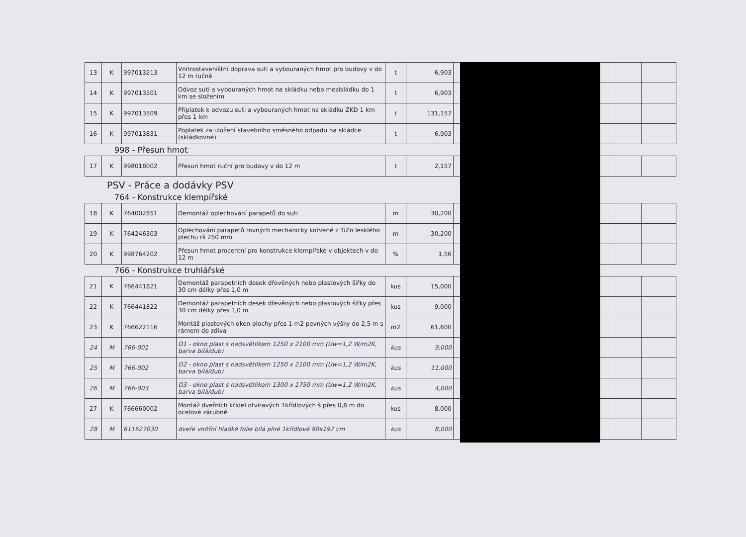| 13 | K | 997013213 | Vnitrostaveništní doprava suti a vybouraných hmot pro budovy v do 12 m ručně | t | 6,903 | | | |
| 14 | K | 997013501 | Odvoz suti a vybouraných hmot na skládku nebo mezisládku do 1 km se složením | t | 6,903 | | | |
| 15 | K | 997013509 | Příplatek k odvozu suti a vybouraných hmot na skládku ZKD 1 km přes 1 km | t | 131,157 | | | |
| 16 | K | 997013831 | Poplatek za uložení stavebního směsného odpadu na skládce (skládkovné) | t | 6,903 | | | |
998 - Přesun hmot
| 17 | K | 998018002 | Přesun hmot ruční pro budovy v do 12 m | t | 2,157 | | | |
PSV - Práce a dodávky PSV
764 - Konstrukce klempířské
| 18 | K | 764002851 | Demontáž oplechování parapetů do suti | m | 30,200 | | | |
| 19 | K | 764246303 | Oplechování parapetů rovných mechanicky kotvené z TiZn lesklého plechu rš 250 mm | m | 30,200 | | | |
| 20 | K | 998764202 | Přesun hmot procentní pro konstrukce klempířské v objektech v do 12 m | % | 1,56 | | | |
766 - Konstrukce truhlářské
| 21 | K | 766441821 | Demontáž parapetních desek dřevěných nebo plastových šířky do 30 cm délky přes 1,0 m | kus | 15,000 | | | |
| 22 | K | 766441822 | Demontáž parapetních desek dřevěných nebo plastových šířky přes 30 cm délky přes 1,0 m | kus | 9,000 | | | |
| 23 | K | 766622116 | Montáž plastových oken plochy přes 1 m2 pevných výšky do 2,5 m s rámem do zdiva | m2 | 61,600 | | | |
| 24 | M | 766-001 | O1 - okno plast s nadsvětlikem 1250 x 2100 mm (Uw=1,2 W/m2K, barva bílá/dub) | kus | 9,000 | | | |
| 25 | M | 766-002 | O2 - okno plast s nadsvětlikem 1250 x 2100 mm (Uw=1,2 W/m2K, barva bílá/dub) | kus | 11,000 | | | |
| 26 | M | 766-003 | O3 - okno plast s nadsvětlikem 1300 x 1750 mm (Uw=1,2 W/m2K, barva bílá/dub) | kus | 4,000 | | | |
| 27 | K | 766660002 | Montáž dveřních křídel otvíravých 1křídlových š přes 0,8 m do ocelové zárubně | kus | 8,000 | | | |
| 28 | M | 611627030 | dveře vnitřní hladké folie bílá plné 1křídlové 90x197 cm | kus | 8,000 | | | |